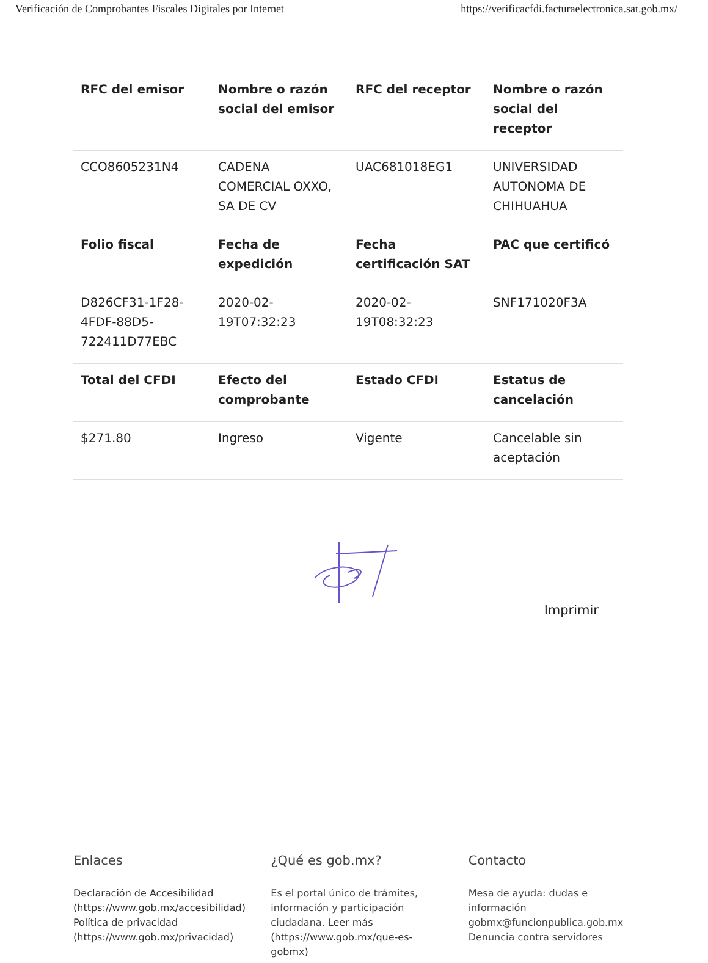Verificación de Comprobantes Fiscales Digitales por Internet https://verificacfdi.facturaelectronica.sat.gob.mx/
| RFC del emisor | Nombre o razón social del emisor | RFC del receptor | Nombre o razón social del receptor |
| --- | --- | --- | --- |
| CCO8605231N4 | CADENA COMERCIAL OXXO, SA DE CV | UAC681018EG1 | UNIVERSIDAD AUTONOMA DE CHIHUAHUA |
| Folio fiscal | Fecha de expedición | Fecha certificación SAT | PAC que certificó |
| D826CF31-1F28-4FDF-88D5-722411D77EBC | 2020-02-19T07:32:23 | 2020-02-19T08:32:23 | SNF171020F3A |
| Total del CFDI | Efecto del comprobante | Estado CFDI | Estatus de cancelación |
| $271.80 | Ingreso | Vigente | Cancelable sin aceptación |
Imprimir
Enlaces
Declaración de Accesibilidad (https://www.gob.mx/accesibilidad)
Política de privacidad (https://www.gob.mx/privacidad)
¿Qué es gob.mx?
Es el portal único de trámites, información y participación ciudadana. Leer más (https://www.gob.mx/que-es-gobmx)
Contacto
Mesa de ayuda: dudas e información gobmx@funcionpublica.gob.mx
Denuncia contra servidores